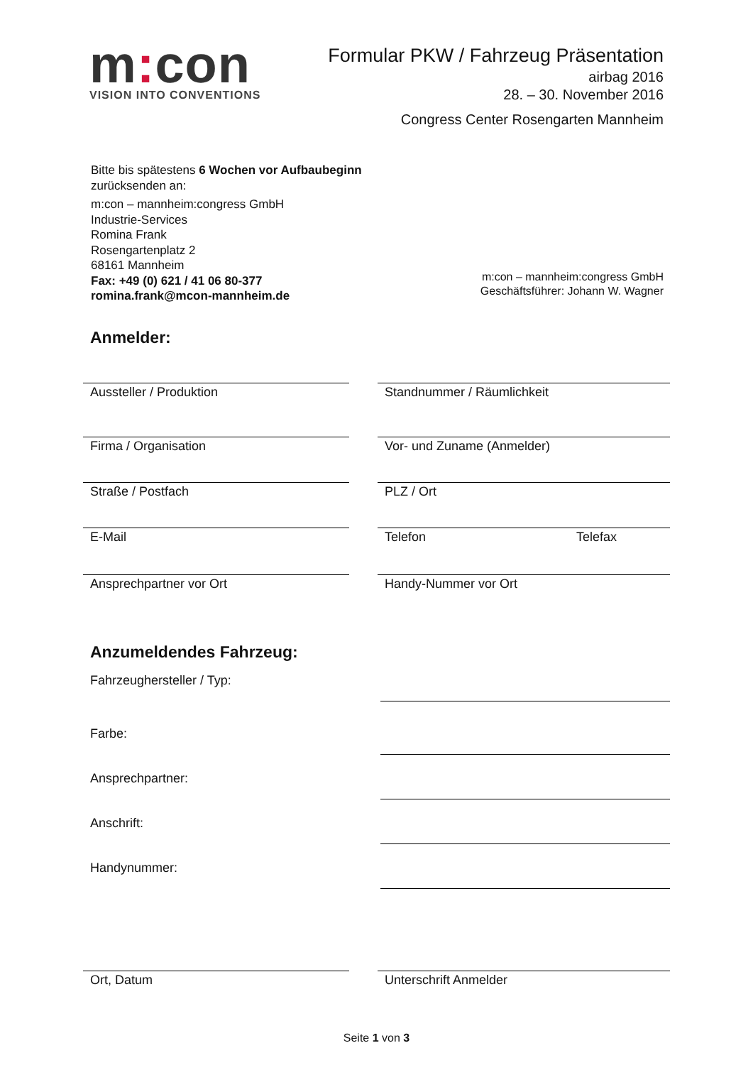m: con
VISION INTO CONVENTIONS
Formular PKW / Fahrzeug Präsentation
airbag 2016
28. – 30. November 2016
Congress Center Rosengarten Mannheim
Bitte bis spätestens 6 Wochen vor Aufbaubeginn
zurücksenden an:
m:con – mannheim:congress GmbH
Industrie-Services
Romina Frank
Rosengartenplatz 2
68161 Mannheim
Fax: +49 (0) 621 / 41 06 80-377
romina.frank@mcon-mannheim.de
m:con – mannheim:congress GmbH
Geschäftsführer: Johann W. Wagner
Anmelder:
Aussteller / Produktion Standnummer / Räumlichkeit
Firma / Organisation Vor- und Zuname (Anmelder)
Straße / Postfach PLZ / Ort
E-Mail Telefon Telefax
Ansprechpartner vor Ort Handy-Nummer vor Ort
Anzumeldendes Fahrzeug:
Fahrzeughersteller / Typ:
Farbe:
Ansprechpartner:
Anschrift:
Handynummer:
Ort, Datum Unterschrift Anmelder
Seite 1 von 3